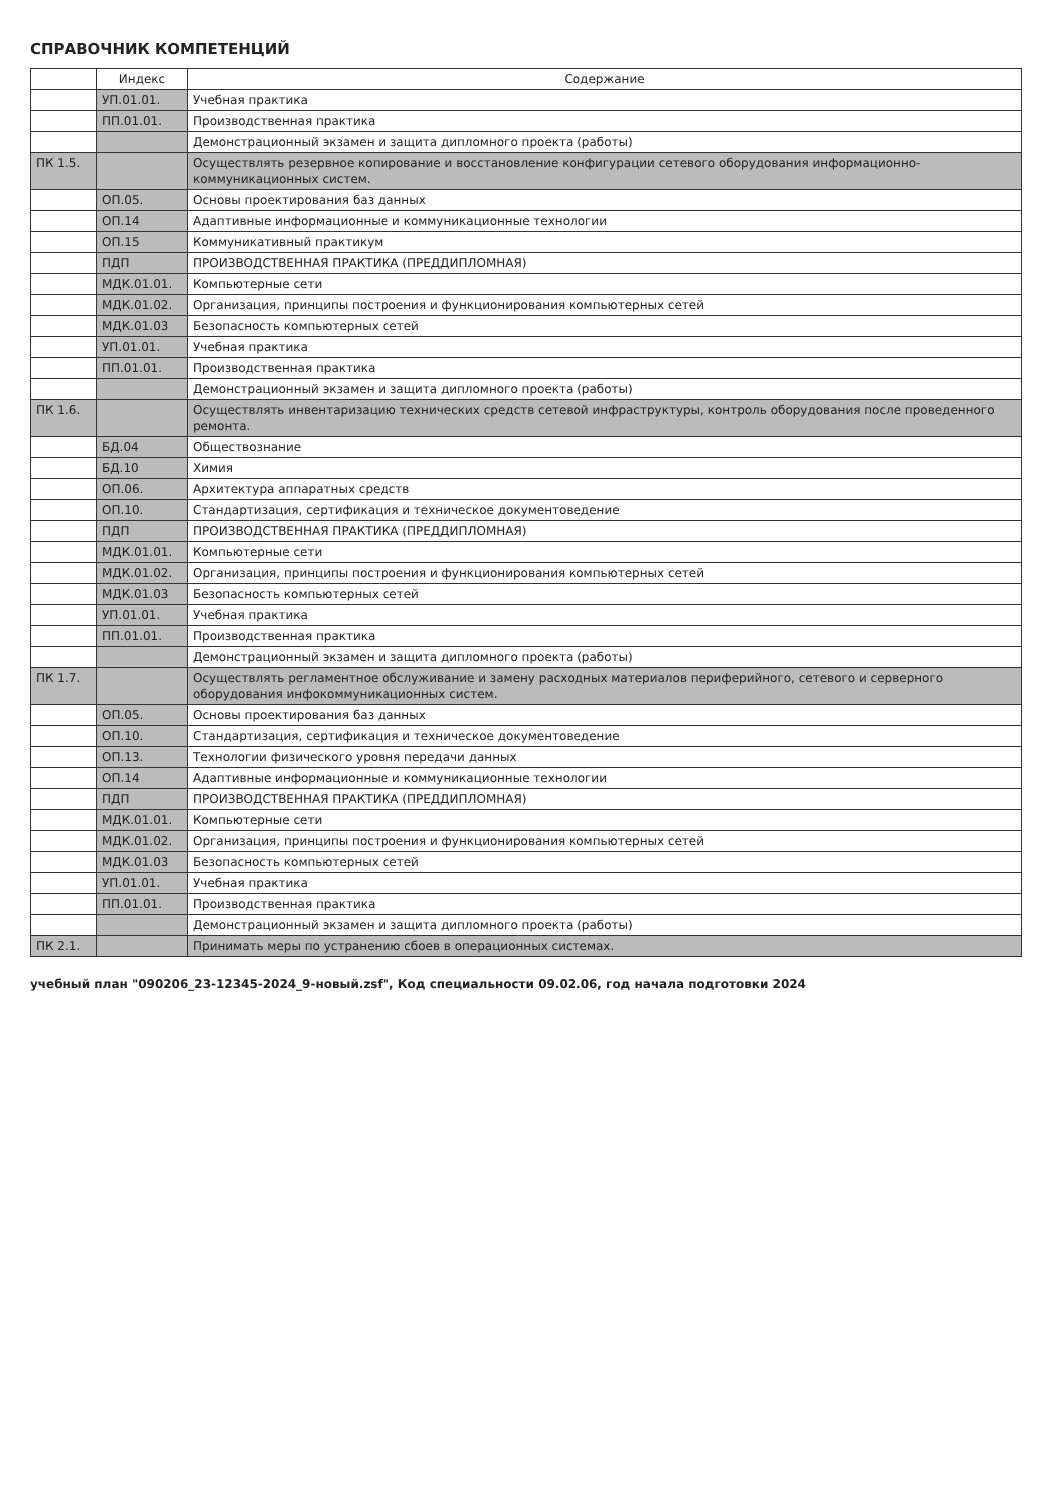СПРАВОЧНИК КОМПЕТЕНЦИЙ
| | Индекс | Содержание |
| --- | --- | --- |
| | УП.01.01. | Учебная практика |
| | ПП.01.01. | Производственная практика |
| | | Демонстрационный экзамен и защита дипломного проекта (работы) |
| ПК 1.5. | | Осуществлять резервное копирование и восстановление конфигурации сетевого оборудования информационно-коммуникационных систем. |
| | ОП.05. | Основы проектирования баз данных |
| | ОП.14 | Адаптивные информационные и коммуникационные технологии |
| | ОП.15 | Коммуникативный практикум |
| | ПДП | ПРОИЗВОДСТВЕННАЯ ПРАКТИКА (ПРЕДДИПЛОМНАЯ) |
| | МДК.01.01. | Компьютерные сети |
| | МДК.01.02. | Организация, принципы построения и функционирования компьютерных сетей |
| | МДК.01.03 | Безопасность компьютерных сетей |
| | УП.01.01. | Учебная практика |
| | ПП.01.01. | Производственная практика |
| | | Демонстрационный экзамен и защита дипломного проекта (работы) |
| ПК 1.6. | | Осуществлять инвентаризацию технических средств сетевой инфраструктуры, контроль оборудования после проведенного ремонта. |
| | БД.04 | Обществознание |
| | БД.10 | Химия |
| | ОП.06. | Архитектура аппаратных средств |
| | ОП.10. | Стандартизация, сертификация и техническое документоведение |
| | ПДП | ПРОИЗВОДСТВЕННАЯ ПРАКТИКА (ПРЕДДИПЛОМНАЯ) |
| | МДК.01.01. | Компьютерные сети |
| | МДК.01.02. | Организация, принципы построения и функционирования компьютерных сетей |
| | МДК.01.03 | Безопасность компьютерных сетей |
| | УП.01.01. | Учебная практика |
| | ПП.01.01. | Производственная практика |
| | | Демонстрационный экзамен и защита дипломного проекта (работы) |
| ПК 1.7. | | Осуществлять регламентное обслуживание и замену расходных материалов периферийного, сетевого и серверного оборудования инфокоммуникационных систем. |
| | ОП.05. | Основы проектирования баз данных |
| | ОП.10. | Стандартизация, сертификация и техническое документоведение |
| | ОП.13. | Технологии физического уровня передачи данных |
| | ОП.14 | Адаптивные информационные и коммуникационные технологии |
| | ПДП | ПРОИЗВОДСТВЕННАЯ ПРАКТИКА (ПРЕДДИПЛОМНАЯ) |
| | МДК.01.01. | Компьютерные сети |
| | МДК.01.02. | Организация, принципы построения и функционирования компьютерных сетей |
| | МДК.01.03 | Безопасность компьютерных сетей |
| | УП.01.01. | Учебная практика |
| | ПП.01.01. | Производственная практика |
| | | Демонстрационный экзамен и защита дипломного проекта (работы) |
| ПК 2.1. | | Принимать меры по устранению сбоев в операционных системах. |
учебный план "090206_23-12345-2024_9-новый.zsf", Код специальности 09.02.06, год начала подготовки 2024